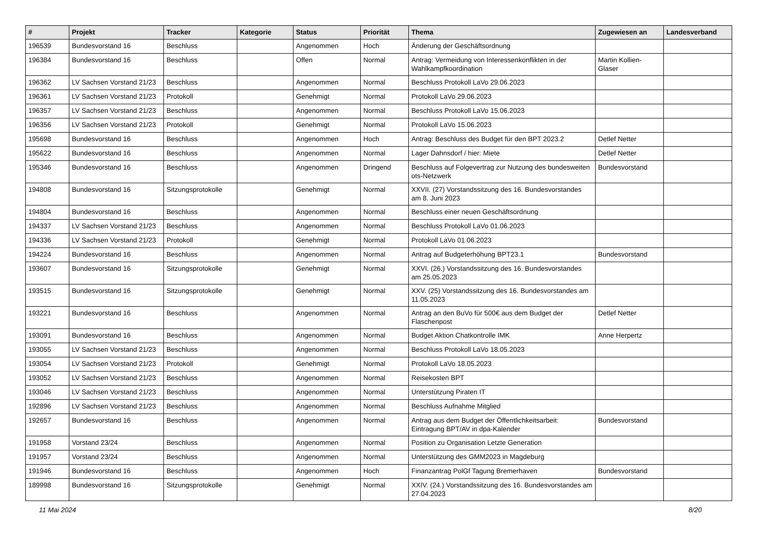| # | Projekt | Tracker | Kategorie | Status | Priorität | Thema | Zugewiesen an | Landesverband |
| --- | --- | --- | --- | --- | --- | --- | --- | --- |
| 196539 | Bundesvorstand 16 | Beschluss | | Angenommen | Hoch | Änderung der Geschäftsordnung | | |
| 196384 | Bundesvorstand 16 | Beschluss | | Offen | Normal | Antrag: Vermeidung von Interessenkonflikten in der Wahlkampfkoordination | Martin Kollien-Glaser | |
| 196362 | LV Sachsen Vorstand 21/23 | Beschluss | | Angenommen | Normal | Beschluss Protokoll LaVo 29.06.2023 | | |
| 196361 | LV Sachsen Vorstand 21/23 | Protokoll | | Genehmigt | Normal | Protokoll LaVo 29.06.2023 | | |
| 196357 | LV Sachsen Vorstand 21/23 | Beschluss | | Angenommen | Normal | Beschluss Protokoll LaVo 15.06.2023 | | |
| 196356 | LV Sachsen Vorstand 21/23 | Protokoll | | Genehmigt | Normal | Protokoll LaVo 15.06.2023 | | |
| 195698 | Bundesvorstand 16 | Beschluss | | Angenommen | Hoch | Antrag: Beschluss des Budget für den BPT 2023.2 | Detlef Netter | |
| 195622 | Bundesvorstand 16 | Beschluss | | Angenommen | Normal | Lager Dahnsdorf / hier: Miete | Detlef Netter | |
| 195346 | Bundesvorstand 16 | Beschluss | | Angenommen | Dringend | Beschluss auf Folgevertrag zur Nutzung des bundesweiten ots-Netzwerk | Bundesvorstand | |
| 194808 | Bundesvorstand 16 | Sitzungsprotokolle | | Genehmigt | Normal | XXVII. (27) Vorstandssitzung des 16. Bundesvorstandes am 8. Juni 2023 | | |
| 194804 | Bundesvorstand 16 | Beschluss | | Angenommen | Normal | Beschluss einer neuen Geschäftsordnung | | |
| 194337 | LV Sachsen Vorstand 21/23 | Beschluss | | Angenommen | Normal | Beschluss Protokoll LaVo 01.06.2023 | | |
| 194336 | LV Sachsen Vorstand 21/23 | Protokoll | | Genehmigt | Normal | Protokoll LaVo 01.06.2023 | | |
| 194224 | Bundesvorstand 16 | Beschluss | | Angenommen | Normal | Antrag auf Budgeterhöhung BPT23.1 | Bundesvorstand | |
| 193607 | Bundesvorstand 16 | Sitzungsprotokolle | | Genehmigt | Normal | XXVI. (26.) Vorstandssitzung des 16. Bundesvorstandes am 25.05.2023 | | |
| 193515 | Bundesvorstand 16 | Sitzungsprotokolle | | Genehmigt | Normal | XXV. (25) Vorstandssitzung des 16. Bundesvorstandes am 11.05.2023 | | |
| 193221 | Bundesvorstand 16 | Beschluss | | Angenommen | Normal | Antrag an den BuVo für 500€ aus dem Budget der Flaschenpost | Detlef Netter | |
| 193091 | Bundesvorstand 16 | Beschluss | | Angenommen | Normal | Budget Aktion Chatkontrolle IMK | Anne Herpertz | |
| 193055 | LV Sachsen Vorstand 21/23 | Beschluss | | Angenommen | Normal | Beschluss Protokoll LaVo 18.05.2023 | | |
| 193054 | LV Sachsen Vorstand 21/23 | Protokoll | | Genehmigt | Normal | Protokoll LaVo 18.05.2023 | | |
| 193052 | LV Sachsen Vorstand 21/23 | Beschluss | | Angenommen | Normal | Reisekosten BPT | | |
| 193046 | LV Sachsen Vorstand 21/23 | Beschluss | | Angenommen | Normal | Unterstützung Piraten IT | | |
| 192896 | LV Sachsen Vorstand 21/23 | Beschluss | | Angenommen | Normal | Beschluss Aufnahme Mitglied | | |
| 192657 | Bundesvorstand 16 | Beschluss | | Angenommen | Normal | Antrag aus dem Budget der Öffentlichkeitsarbeit: Eintragung BPT/AV in dpa-Kalender | Bundesvorstand | |
| 191958 | Vorstand 23/24 | Beschluss | | Angenommen | Normal | Position zu Organisation Letzte Generation | | |
| 191957 | Vorstand 23/24 | Beschluss | | Angenommen | Normal | Unterstützung des GMM2023 in Magdeburg | | |
| 191946 | Bundesvorstand 16 | Beschluss | | Angenommen | Hoch | Finanzantrag PolGf Tagung Bremerhaven | Bundesvorstand | |
| 189998 | Bundesvorstand 16 | Sitzungsprotokolle | | Genehmigt | Normal | XXIV. (24.) Vorstandssitzung des 16. Bundesvorstandes am 27.04.2023 | | |
11 Mai 2024 8/20